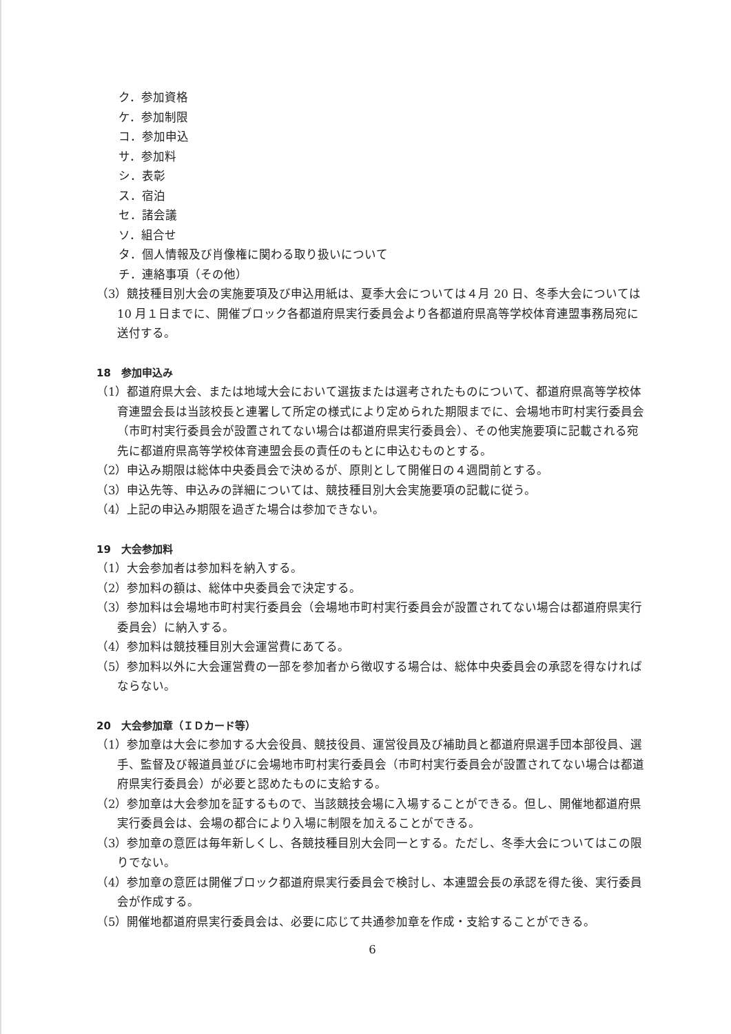ク．参加資格
ケ．参加制限
コ．参加申込
サ．参加料
シ．表彰
ス．宿泊
セ．諸会議
ソ．組合せ
タ．個人情報及び肖像権に関わる取り扱いについて
チ．連絡事項（その他）
（3）競技種目別大会の実施要項及び申込用紙は、夏季大会については４月 20 日、冬季大会については 10 月１日までに、開催ブロック各都道府県実行委員会より各都道府県高等学校体育連盟事務局宛に送付する。
18　参加申込み
（1）都道府県大会、または地域大会において選抜または選考されたものについて、都道府県高等学校体育連盟会長は当該校長と連署して所定の様式により定められた期限までに、会場地市町村実行委員会（市町村実行委員会が設置されてない場合は都道府県実行委員会）、その他実施要項に記載される宛先に都道府県高等学校体育連盟会長の責任のもとに申込むものとする。
（2）申込み期限は総体中央委員会で決めるが、原則として開催日の４週間前とする。
（3）申込先等、申込みの詳細については、競技種目別大会実施要項の記載に従う。
（4）上記の申込み期限を過ぎた場合は参加できない。
19　大会参加料
（1）大会参加者は参加料を納入する。
（2）参加料の額は、総体中央委員会で決定する。
（3）参加料は会場地市町村実行委員会（会場地市町村実行委員会が設置されてない場合は都道府県実行委員会）に納入する。
（4）参加料は競技種目別大会運営費にあてる。
（5）参加料以外に大会運営費の一部を参加者から徴収する場合は、総体中央委員会の承認を得なければならない。
20　大会参加章（ＩＤカード等）
（1）参加章は大会に参加する大会役員、競技役員、運営役員及び補助員と都道府県選手団本部役員、選手、監督及び報道員並びに会場地市町村実行委員会（市町村実行委員会が設置されてない場合は都道府県実行委員会）が必要と認めたものに支給する。
（2）参加章は大会参加を証するもので、当該競技会場に入場することができる。但し、開催地都道府県実行委員会は、会場の都合により入場に制限を加えることができる。
（3）参加章の意匠は毎年新しくし、各競技種目別大会同一とする。ただし、冬季大会についてはこの限りでない。
（4）参加章の意匠は開催ブロック都道府県実行委員会で検討し、本連盟会長の承認を得た後、実行委員会が作成する。
（5）開催地都道府県実行委員会は、必要に応じて共通参加章を作成・支給することができる。
6